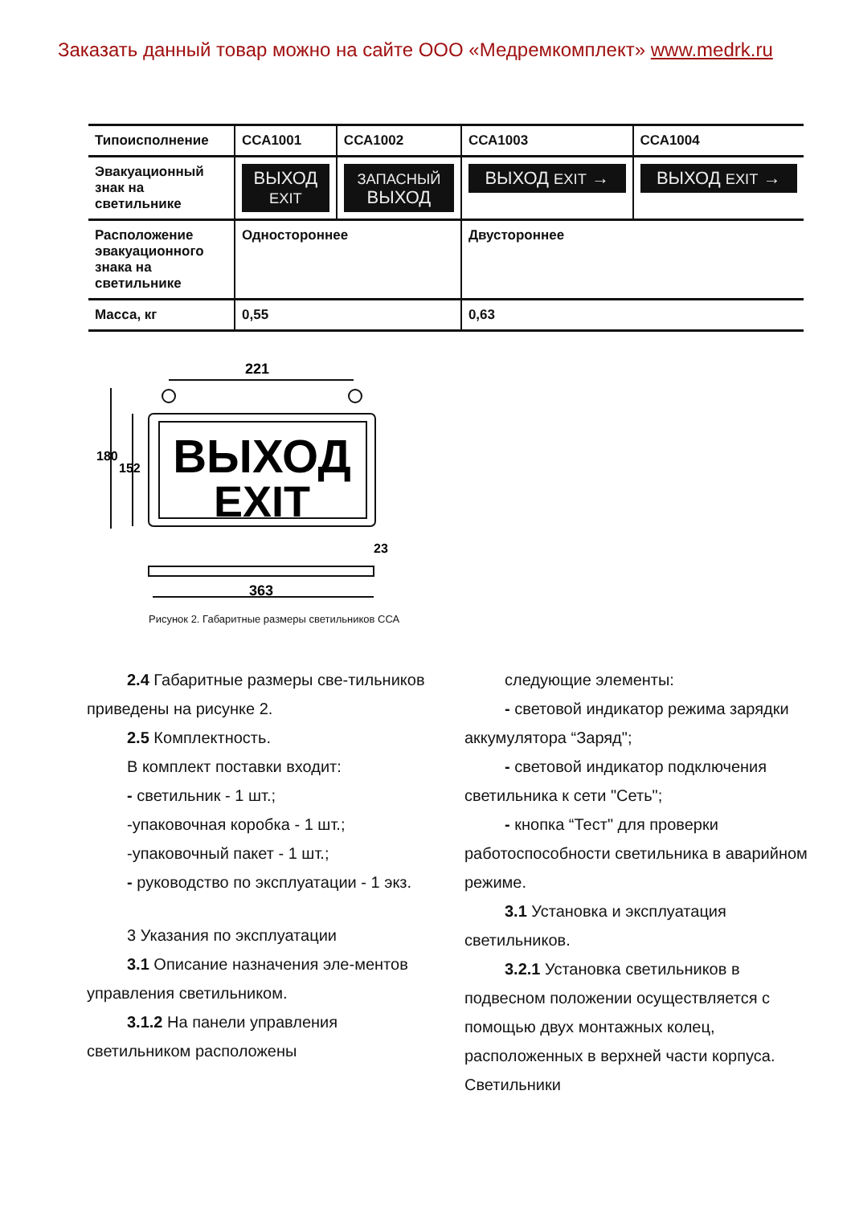Заказать данный товар можно на сайте ООО «Медремкомплект» www.medrk.ru
| Типоисполнение | ССА1001 | ССА1002 | ССА1003 | ССА1004 |
| --- | --- | --- | --- | --- |
| Эвакуационный знак на светильнике | ВЫХОД EXIT | ЗАПАСНЫЙ ВЫХОД | ВЫХОД EXIT → | ВЫХОД EXIT → |
| Расположение эвакуационного знака на светильнике | Одностороннее | | Двустороннее | |
| Масса, кг | 0,55 | | 0,63 | |
221
ВЫХОД
EXIT
180
152
23
363
Рисунок 2. Габаритные размеры светильников ССА
2.4 Габаритные размеры све-тильников приведены на рисунке 2.
2.5 Комплектность.
В комплект поставки входит:
- светильник - 1 шт.;
-упаковочная коробка - 1 шт.;
-упаковочный пакет - 1 шт.;
- руководство по эксплуатации - 1 экз.
3 Указания по эксплуатации
3.1 Описание назначения эле-ментов управления светильником.
3.1.2 На панели управления светильником расположены
следующие элементы:
- световой индикатор режима зарядки аккумулятора “Заряд";
- световой индикатор подключения светильника к сети "Сеть";
- кнопка “Тест" для проверки работоспособности светильника в аварийном режиме.
3.1 Установка и эксплуатация светильников.
3.2.1 Установка светильников в подвесном положении осуществляется с помощью двух монтажных колец, расположенных в верхней части корпуса. Светильники